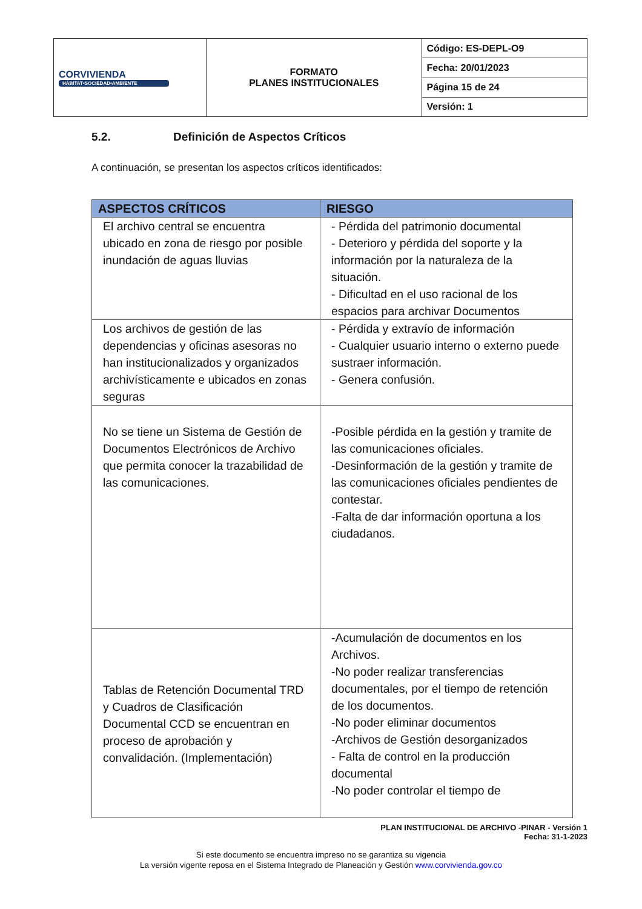| CORVIVIENDA HÁBITAT•SOCIEDAD•AMBIENTE | FORMATO PLANES INSTITUCIONALES | Código: ES-DEPL-O9 |
| | | Fecha: 20/01/2023 |
| | | Página 15 de 24 |
| | | Versión: 1 |
5.2. Definición de Aspectos Críticos
A continuación, se presentan los aspectos críticos identificados:
| ASPECTOS CRÍTICOS | RIESGO |
| --- | --- |
| El archivo central se encuentra ubicado en zona de riesgo por posible inundación de aguas lluvias | - Pérdida del patrimonio documental - Deterioro y pérdida del soporte y la información por la naturaleza de la situación. - Dificultad en el uso racional de los espacios para archivar Documentos |
| Los archivos de gestión de las dependencias y oficinas asesoras no han institucionalizados y organizados archivísticamente e ubicados en zonas seguras | - Pérdida y extravío de información - Cualquier usuario interno o externo puede sustraer información. - Genera confusión. |
| No se tiene un Sistema de Gestión de Documentos Electrónicos de Archivo que permita conocer la trazabilidad de las comunicaciones. | -Posible pérdida en la gestión y tramite de las comunicaciones oficiales. -Desinformación de la gestión y tramite de las comunicaciones oficiales pendientes de contestar. -Falta de dar información oportuna a los ciudadanos. |
| Tablas de Retención Documental TRD y Cuadros de Clasificación Documental CCD se encuentran en proceso de aprobación y convalidación. (Implementación) | -Acumulación de documentos en los Archivos. -No poder realizar transferencias documentales, por el tiempo de retención de los documentos. -No poder eliminar documentos -Archivos de Gestión desorganizados - Falta de control en la producción documental -No poder controlar el tiempo de |
PLAN INSTITUCIONAL DE ARCHIVO -PINAR - Versión 1
Fecha: 31-1-2023
Si este documento se encuentra impreso no se garantiza su vigencia
La versión vigente reposa en el Sistema Integrado de Planeación y Gestión www.corvivienda.gov.co